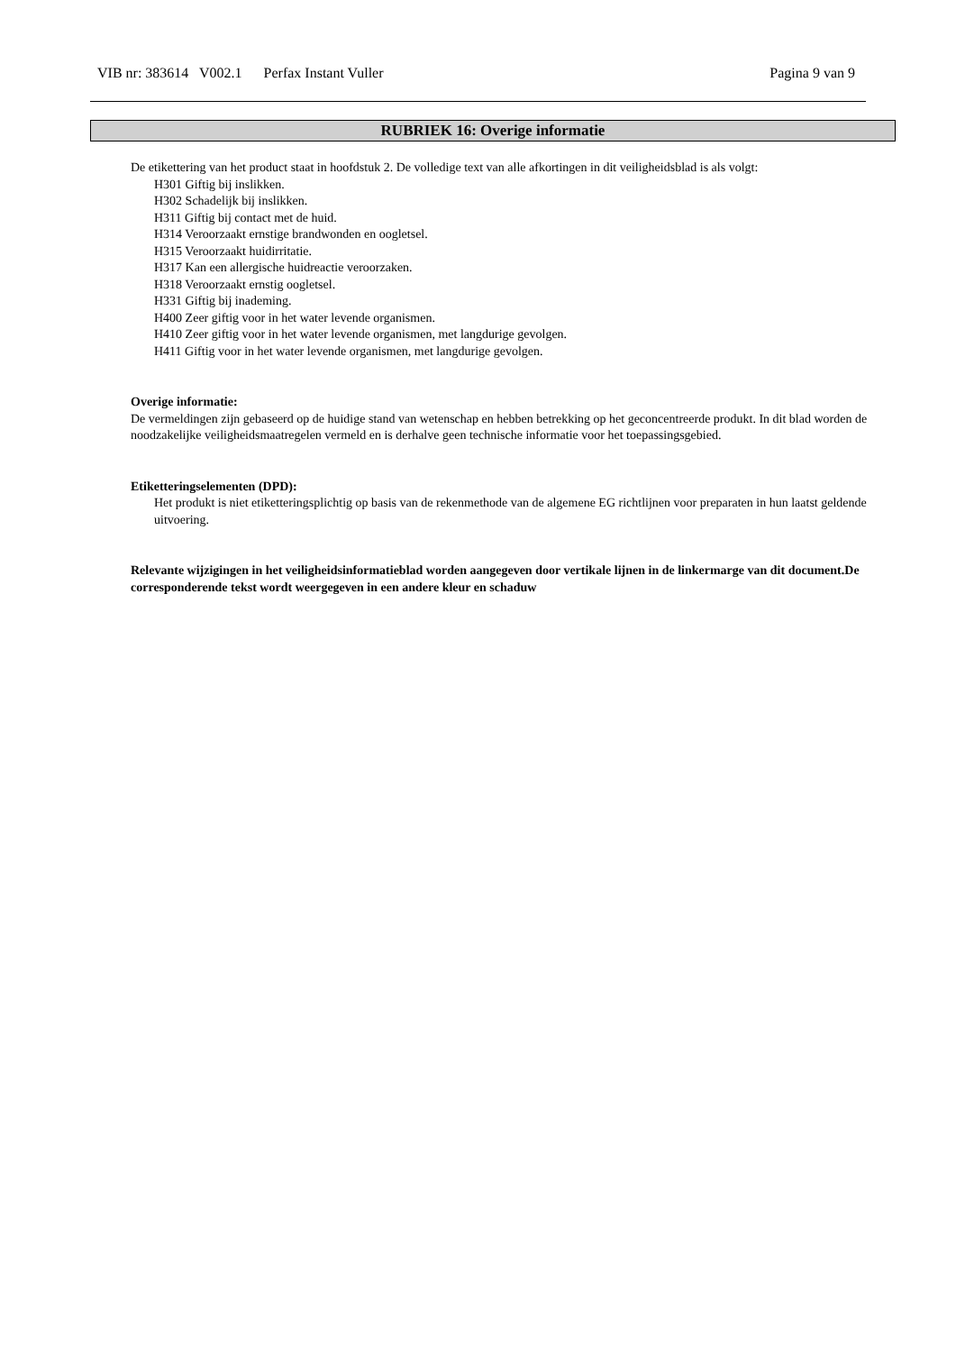VIB nr: 383614 V002.1 Perfax Instant Vuller Pagina 9 van 9
RUBRIEK 16: Overige informatie
De etikettering van het product staat in hoofdstuk 2. De volledige text van alle afkortingen in dit veiligheidsblad is als volgt:
H301 Giftig bij inslikken.
H302 Schadelijk bij inslikken.
H311 Giftig bij contact met de huid.
H314 Veroorzaakt ernstige brandwonden en oogletsel.
H315 Veroorzaakt huidirritatie.
H317 Kan een allergische huidreactie veroorzaken.
H318 Veroorzaakt ernstig oogletsel.
H331 Giftig bij inademing.
H400 Zeer giftig voor in het water levende organismen.
H410 Zeer giftig voor in het water levende organismen, met langdurige gevolgen.
H411 Giftig voor in het water levende organismen, met langdurige gevolgen.
Overige informatie:
De vermeldingen zijn gebaseerd op de huidige stand van wetenschap en hebben betrekking op het geconcentreerde produkt. In dit blad worden de noodzakelijke veiligheidsmaatregelen vermeld en is derhalve geen technische informatie voor het toepassingsgebied.
Etiketteringselementen (DPD):
Het produkt is niet etiketteringsplichtig op basis van de rekenmethode van de algemene EG richtlijnen voor preparaten in hun laatst geldende uitvoering.
Relevante wijzigingen in het veiligheidsinformatieblad worden aangegeven door vertikale lijnen in de linkermarge van dit document.De corresponderende tekst wordt weergegeven in een andere kleur en schaduw